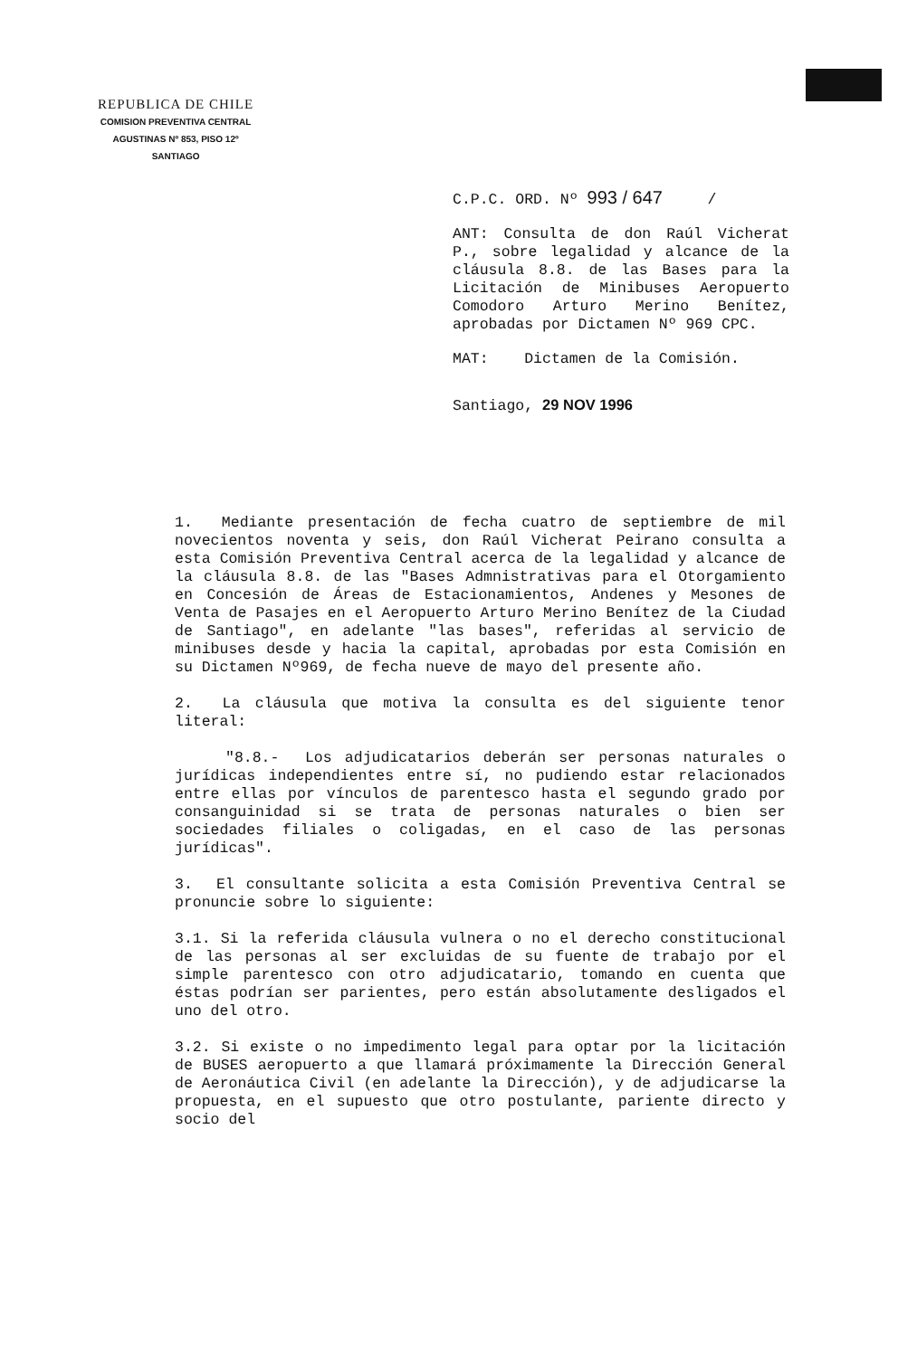REPUBLICA DE CHILE
COMISION PREVENTIVA CENTRAL
AGUSTINAS Nº 853, PISO 12º
SANTIAGO
C.P.C. ORD. Nº 993 / 647 /
ANT: Consulta de don Raúl Vicherat P., sobre legalidad y alcance de la cláusula 8.8. de las Bases para la Licitación de Minibuses Aeropuerto Comodoro Arturo Merino Benítez, aprobadas por Dictamen Nº 969 CPC.
MAT: Dictamen de la Comisión.
Santiago, 29 NOV 1996
1. Mediante presentación de fecha cuatro de septiembre de mil novecientos noventa y seis, don Raúl Vicherat Peirano consulta a esta Comisión Preventiva Central acerca de la legalidad y alcance de la cláusula 8.8. de las "Bases Admnistrativas para el Otorgamiento en Concesión de Áreas de Estacionamientos, Andenes y Mesones de Venta de Pasajes en el Aeropuerto Arturo Merino Benítez de la Ciudad de Santiago", en adelante "las bases", referidas al servicio de minibuses desde y hacia la capital, aprobadas por esta Comisión en su Dictamen Nº969, de fecha nueve de mayo del presente año.
2. La cláusula que motiva la consulta es del siguiente tenor literal:
"8.8.- Los adjudicatarios deberán ser personas naturales o jurídicas independientes entre sí, no pudiendo estar relacionados entre ellas por vínculos de parentesco hasta el segundo grado por consanguinidad si se trata de personas naturales o bien ser sociedades filiales o coligadas, en el caso de las personas jurídicas".
3. El consultante solicita a esta Comisión Preventiva Central se pronuncie sobre lo siguiente:
3.1. Si la referida cláusula vulnera o no el derecho constitucional de las personas al ser excluidas de su fuente de trabajo por el simple parentesco con otro adjudicatario, tomando en cuenta que éstas podrían ser parientes, pero están absolutamente desligados el uno del otro.
3.2. Si existe o no impedimento legal para optar por la licitación de BUSES aeropuerto a que llamará próximamente la Dirección General de Aeronáutica Civil (en adelante la Dirección), y de adjudicarse la propuesta, en el supuesto que otro postulante, pariente directo y socio del